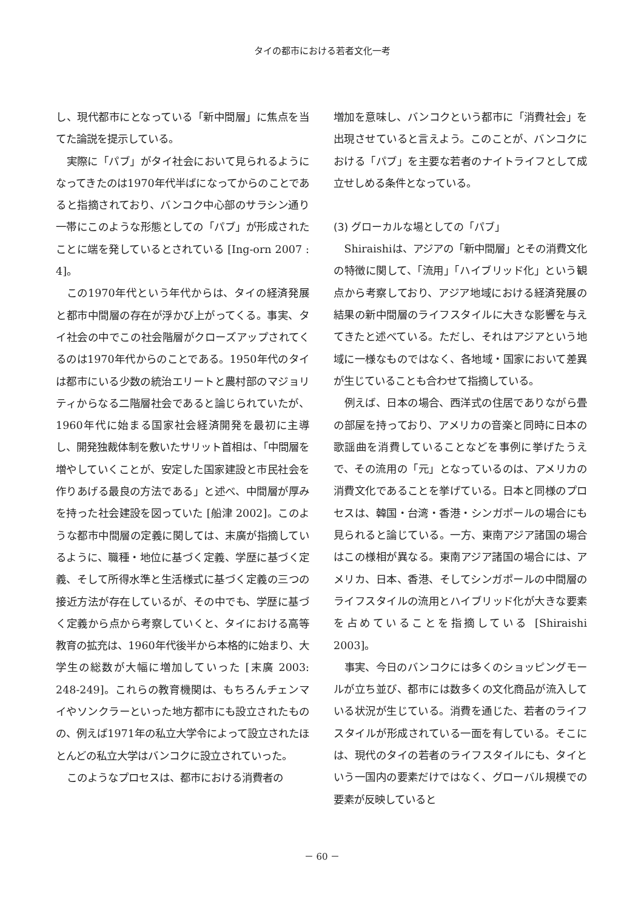タイの都市における若者文化一考
し、現代都市にとなっている「新中間層」に焦点を当てた論説を提示している。
実際に「パブ」がタイ社会において見られるようになってきたのは1970年代半ばになってからのことであると指摘されており、バンコク中心部のサラシン通り一帯にこのような形態としての「パブ」が形成されたことに端を発しているとされている [Ing-orn 2007 : 4]。
この1970年代という年代からは、タイの経済発展と都市中間層の存在が浮かび上がってくる。事実、タイ社会の中でこの社会階層がクローズアップされてくるのは1970年代からのことである。1950年代のタイは都市にいる少数の統治エリートと農村部のマジョリティからなる二階層社会であると論じられていたが、1960年代に始まる国家社会経済開発を最初に主導し、開発独裁体制を敷いたサリット首相は、「中間層を増やしていくことが、安定した国家建設と市民社会を作りあげる最良の方法である」と述べ、中間層が厚みを持った社会建設を図っていた [船津 2002]。このような都市中間層の定義に関しては、末廣が指摘しているように、職種・地位に基づく定義、学歴に基づく定義、そして所得水準と生活様式に基づく定義の三つの接近方法が存在しているが、その中でも、学歴に基づく定義から点から考察していくと、タイにおける高等教育の拡充は、1960年代後半から本格的に始まり、大学生の総数が大幅に増加していった [末廣 2003: 248-249]。これらの教育機関は、もちろんチェンマイやソンクラーといった地方都市にも設立されたものの、例えば1971年の私立大学令によって設立されたほとんどの私立大学はバンコクに設立されていった。
このようなプロセスは、都市における消費者の
増加を意味し、バンコクという都市に「消費社会」を出現させていると言えよう。このことが、バンコクにおける「パブ」を主要な若者のナイトライフとして成立せしめる条件となっている。
(3) グローカルな場としての「パブ」
Shiraishiは、アジアの「新中間層」とその消費文化の特徴に関して、「流用」「ハイブリッド化」という観点から考察しており、アジア地域における経済発展の結果の新中間層のライフスタイルに大きな影響を与えてきたと述べている。ただし、それはアジアという地域に一様なものではなく、各地域・国家において差異が生じていることも合わせて指摘している。
例えば、日本の場合、西洋式の住居でありながら畳の部屋を持っており、アメリカの音楽と同時に日本の歌謡曲を消費していることなどを事例に挙げたうえで、その流用の「元」となっているのは、アメリカの消費文化であることを挙げている。日本と同様のプロセスは、韓国・台湾・香港・シンガポールの場合にも見られると論じている。一方、東南アジア諸国の場合はこの様相が異なる。東南アジア諸国の場合には、アメリカ、日本、香港、そしてシンガポールの中間層のライフスタイルの流用とハイブリッド化が大きな要素を占めていることを指摘している [Shiraishi 2003]。
事実、今日のバンコクには多くのショッピングモールが立ち並び、都市には数多くの文化商品が流入している状況が生じている。消費を通じた、若者のライフスタイルが形成されている一面を有している。そこには、現代のタイの若者のライフスタイルにも、タイという一国内の要素だけではなく、グローバル規模での要素が反映していると
－ 60 －